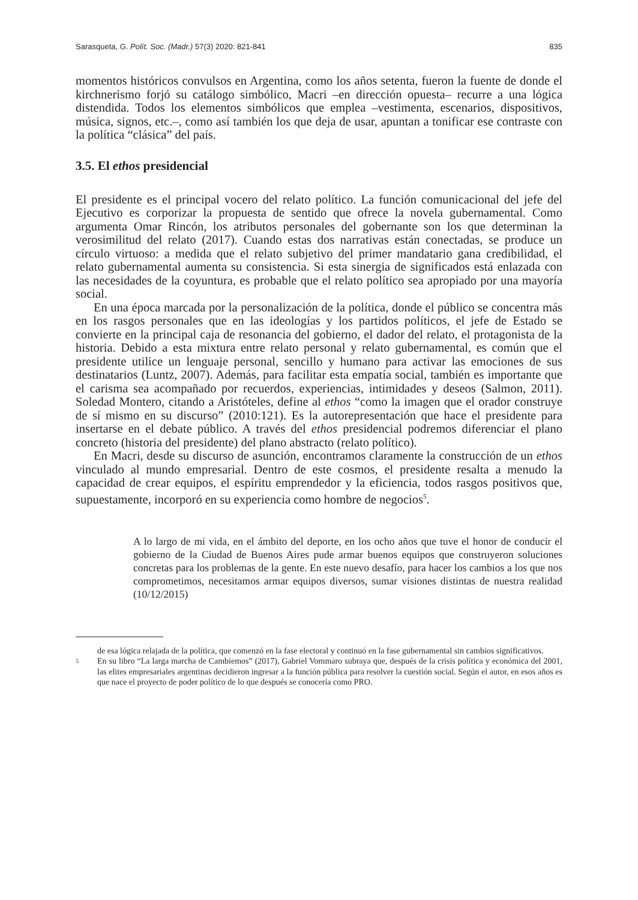Sarasqueta, G. Polít. Soc. (Madr.) 57(3) 2020: 821-841 835
momentos históricos convulsos en Argentina, como los años setenta, fueron la fuente de donde el kirchnerismo forjó su catálogo simbólico, Macri –en dirección opuesta– recurre a una lógica distendida. Todos los elementos simbólicos que emplea –vestimenta, escenarios, dispositivos, música, signos, etc.–, como así también los que deja de usar, apuntan a tonificar ese contraste con la política “clásica” del país.
3.5. El ethos presidencial
El presidente es el principal vocero del relato político. La función comunicacional del jefe del Ejecutivo es corporizar la propuesta de sentido que ofrece la novela gubernamental. Como argumenta Omar Rincón, los atributos personales del gobernante son los que determinan la verosimilitud del relato (2017). Cuando estas dos narrativas están conectadas, se produce un círculo virtuoso: a medida que el relato subjetivo del primer mandatario gana credibilidad, el relato gubernamental aumenta su consistencia. Si esta sinergia de significados está enlazada con las necesidades de la coyuntura, es probable que el relato político sea apropiado por una mayoría social.
En una época marcada por la personalización de la política, donde el público se concentra más en los rasgos personales que en las ideologías y los partidos políticos, el jefe de Estado se convierte en la principal caja de resonancia del gobierno, el dador del relato, el protagonista de la historia. Debido a esta mixtura entre relato personal y relato gubernamental, es común que el presidente utilice un lenguaje personal, sencillo y humano para activar las emociones de sus destinatarios (Luntz, 2007). Además, para facilitar esta empatía social, también es importante que el carisma sea acompañado por recuerdos, experiencias, intimidades y deseos (Salmon, 2011). Soledad Montero, citando a Aristóteles, define al ethos “como la imagen que el orador construye de sí mismo en su discurso” (2010:121). Es la autorepresentación que hace el presidente para insertarse en el debate público. A través del ethos presidencial podremos diferenciar el plano concreto (historia del presidente) del plano abstracto (relato político).
En Macri, desde su discurso de asunción, encontramos claramente la construcción de un ethos vinculado al mundo empresarial. Dentro de este cosmos, el presidente resalta a menudo la capacidad de crear equipos, el espíritu emprendedor y la eficiencia, todos rasgos positivos que, supuestamente, incorporó en su experiencia como hombre de negocios<sup>5</sup>.
A lo largo de mi vida, en el ámbito del deporte, en los ocho años que tuve el honor de conducir el gobierno de la Ciudad de Buenos Aires pude armar buenos equipos que construyeron soluciones concretas para los problemas de la gente. En este nuevo desafío, para hacer los cambios a los que nos comprometimos, necesitamos armar equipos diversos, sumar visiones distintas de nuestra realidad (10/12/2015)
de esa lógica relajada de la política, que comenzó en la fase electoral y continuó en la fase gubernamental sin cambios significativos.
5 En su libro “La larga marcha de Cambiemos” (2017), Gabriel Vommaro subraya que, después de la crisis política y económica del 2001, las elites empresariales argentinas decidieron ingresar a la función pública para resolver la cuestión social. Según el autor, en esos años es que nace el proyecto de poder político de lo que después se conocería como PRO.